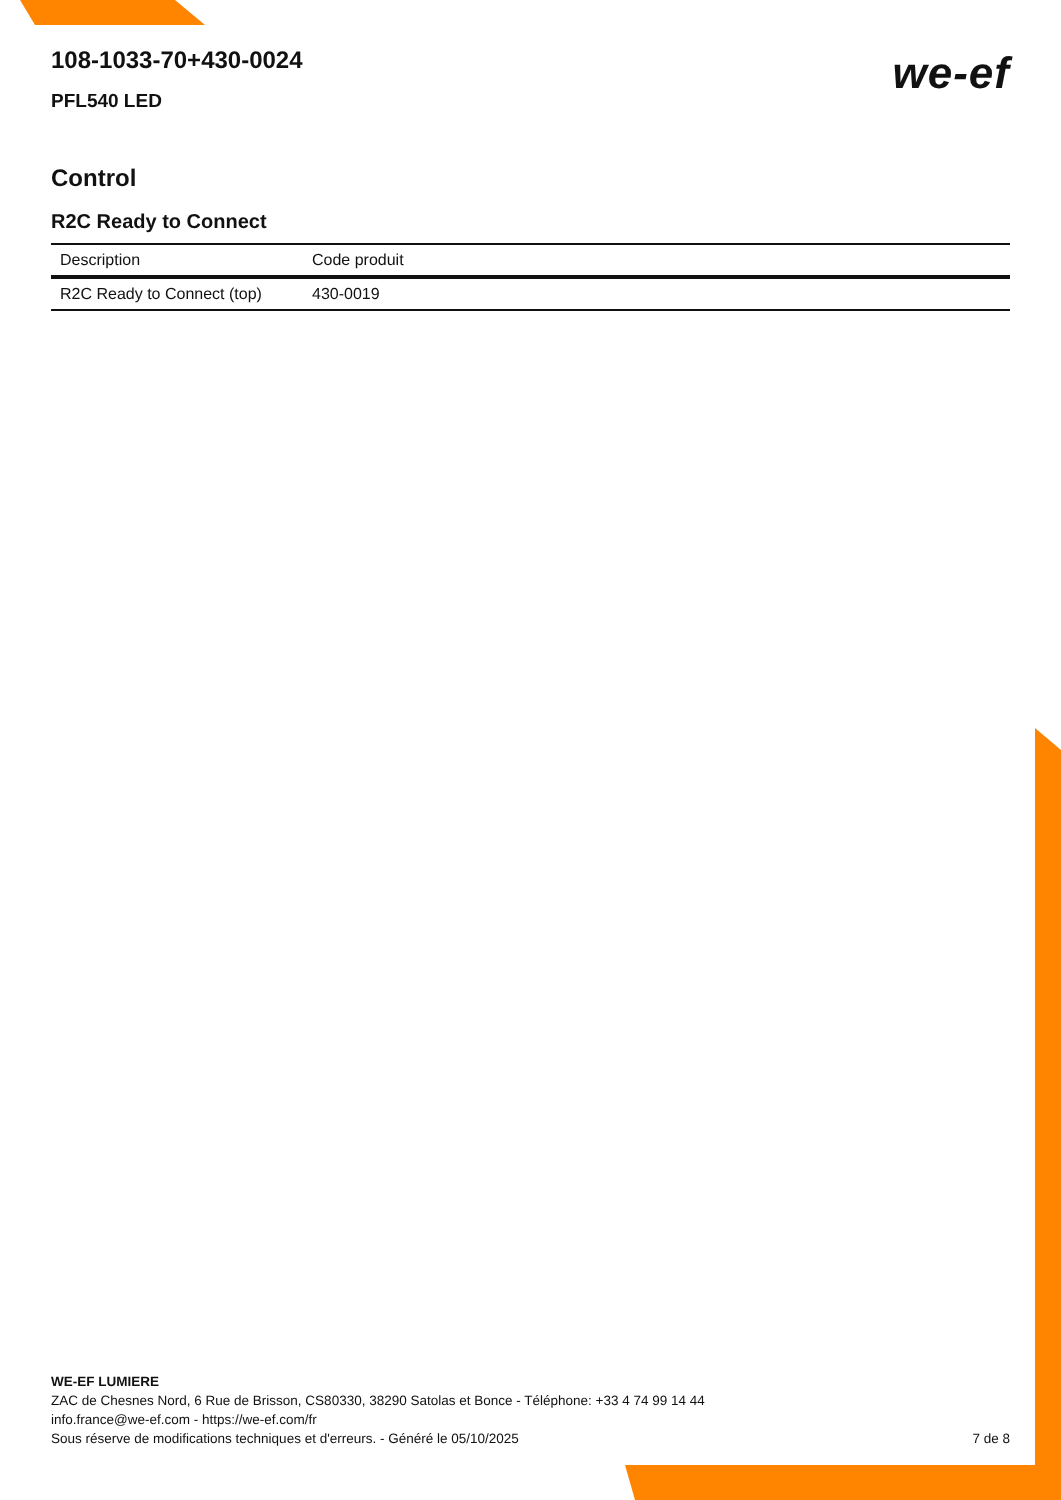108-1033-70+430-0024
PFL540 LED
we-ef
Control
R2C Ready to Connect
| Description | Code produit |
| --- | --- |
| R2C Ready to Connect (top) | 430-0019 |
WE-EF LUMIERE
ZAC de Chesnes Nord, 6 Rue de Brisson, CS80330, 38290 Satolas et Bonce - Téléphone: +33 4 74 99 14 44
info.france@we-ef.com - https://we-ef.com/fr
Sous réserve de modifications techniques et d'erreurs. - Généré le 05/10/2025 7 de 8